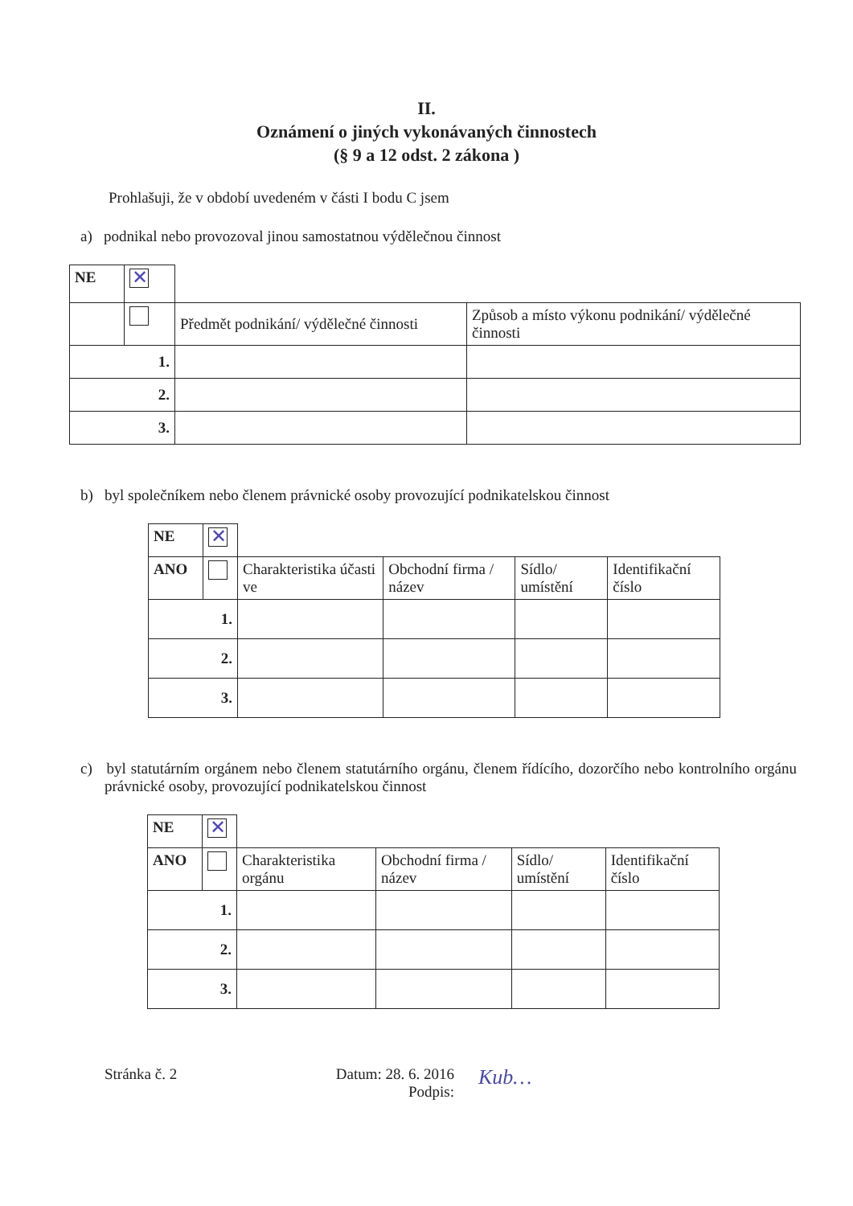II.
Oznámení o jiných vykonávaných činnostech
(§ 9 a 12 odst. 2 zákona )
Prohlašuji, že v období uvedeném v části I bodu C jsem
a) podnikal nebo provozoval jinou samostatnou výdělečnou činnost
| NE | ✕ | | |
| | | Předmět podnikání/ výdělečné činnosti | Způsob a místo výkonu podnikání/ výdělečné činnosti |
| 1. | | | |
| 2. | | | |
| 3. | | | |
b) byl společníkem nebo členem právnické osoby provozující podnikatelskou činnost
| NE | ✕ | | | | |
| ANO | | Charakteristika účasti ve | Obchodní firma / název | Sídlo/ umístění | Identifikační číslo |
| 1. | | | | | |
| 2. | | | | | |
| 3. | | | | | |
c) byl statutárním orgánem nebo členem statutárního orgánu, členem řídícího, dozorčího nebo kontrolního orgánu právnické osoby, provozující podnikatelskou činnost
| NE | ✕ | | | | |
| ANO | | Charakteristika orgánu | Obchodní firma / název | Sídlo/ umístění | Identifikační číslo |
| 1. | | | | | |
| 2. | | | | | |
| 3. | | | | | |
Stránka č. 2 Datum: 28. 6. 2016
Podpis:
Kub…